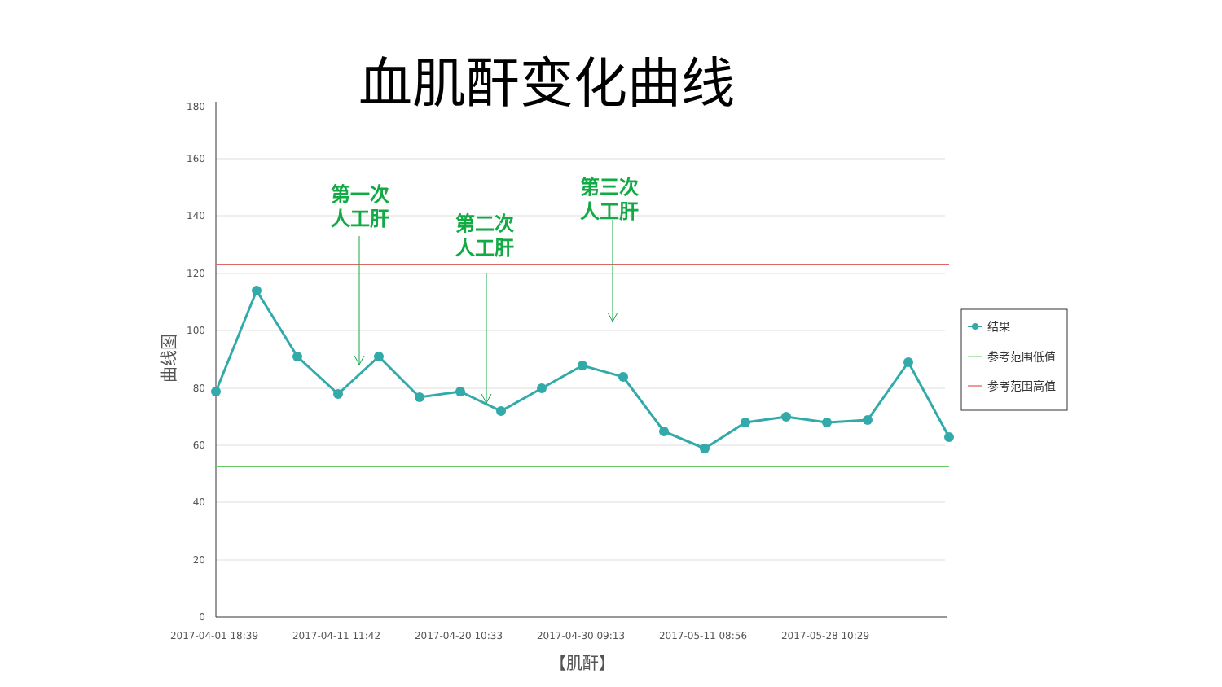血肌酐变化曲线
180
160
140
120
100
80
60
40
20
0
2017-04-01 18:39
2017-04-11 11:42
2017-04-20 10:33
2017-04-30 09:13
2017-05-11 08:56
2017-05-28 10:29
【肌酐】
曲线图
第一次
人工肝
第二次
人工肝
第三次
人工肝
结果
参考范围低值
参考范围高值